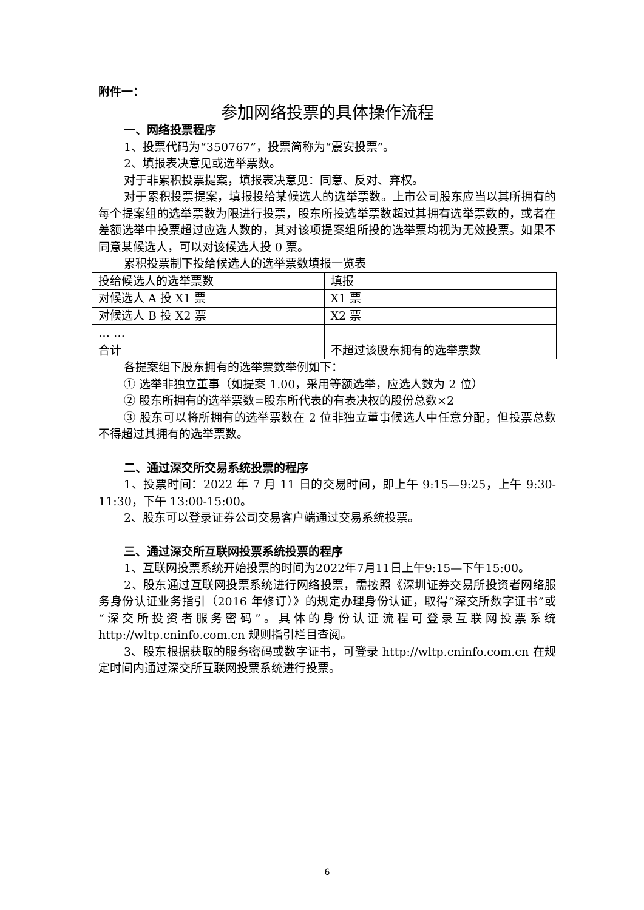附件一：
参加网络投票的具体操作流程
一、网络投票程序
1、投票代码为“350767”，投票简称为“震安投票”。
2、填报表决意见或选举票数。
对于非累积投票提案，填报表决意见：同意、反对、弃权。
对于累积投票提案，填报投给某候选人的选举票数。上市公司股东应当以其所拥有的每个提案组的选举票数为限进行投票，股东所投选举票数超过其拥有选举票数的，或者在差额选举中投票超过应选人数的，其对该项提案组所投的选举票均视为无效投票。如果不同意某候选人，可以对该候选人投 0 票。
累积投票制下投给候选人的选举票数填报一览表
| 投给候选人的选举票数 | 填报 |
| 对候选人 A 投 X1 票 | X1 票 |
| 对候选人 B 投 X2 票 | X2 票 |
| … … | |
| 合计 | 不超过该股东拥有的选举票数 |
各提案组下股东拥有的选举票数举例如下：
① 选举非独立董事（如提案 1.00，采用等额选举，应选人数为 2 位）
② 股东所拥有的选举票数=股东所代表的有表决权的股份总数×2
③ 股东可以将所拥有的选举票数在 2 位非独立董事候选人中任意分配，但投票总数不得超过其拥有的选举票数。
二、通过深交所交易系统投票的程序
1、投票时间：2022 年 7 月 11 日的交易时间，即上午 9:15—9:25，上午 9:30-11:30，下午 13:00-15:00。
2、股东可以登录证券公司交易客户端通过交易系统投票。
三、通过深交所互联网投票系统投票的程序
1、互联网投票系统开始投票的时间为2022年7月11日上午9:15—下午15:00。
2、股东通过互联网投票系统进行网络投票，需按照《深圳证券交易所投资者网络服务身份认证业务指引（2016 年修订）》的规定办理身份认证，取得“深交所数字证书”或“深交所投资者服务密码”。具体的身份认证流程可登录互联网投票系统 http://wltp.cninfo.com.cn 规则指引栏目查阅。
3、股东根据获取的服务密码或数字证书，可登录 http://wltp.cninfo.com.cn 在规定时间内通过深交所互联网投票系统进行投票。
6